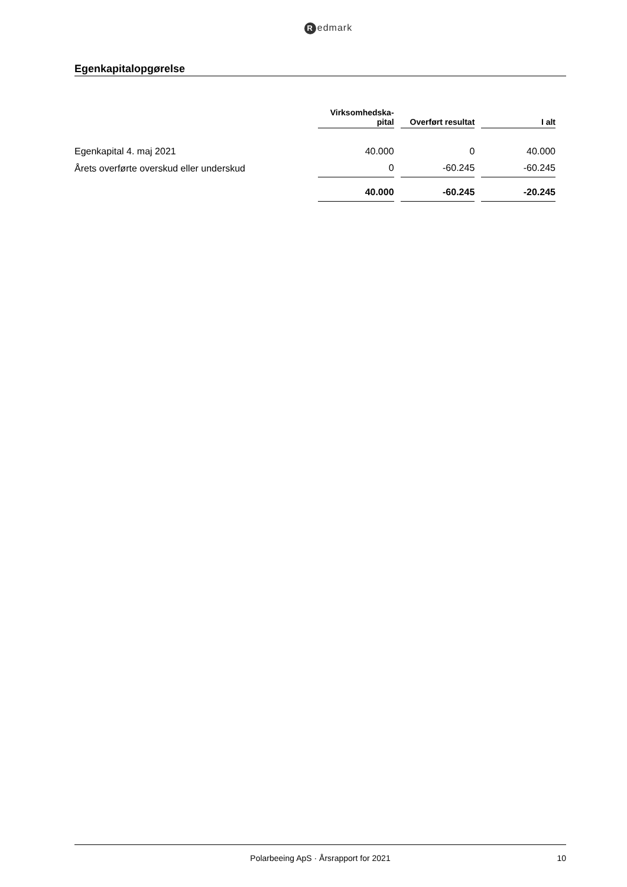Redmark
Egenkapitalopgørelse
| | Virksomhedska- pital | Overført resultat | I alt |
| --- | --- | --- | --- |
| Egenkapital 4. maj 2021 | 40.000 | 0 | 40.000 |
| Årets overførte overskud eller underskud | 0 | -60.245 | -60.245 |
| | 40.000 | -60.245 | -20.245 |
Polarbeeing ApS · Årsrapport for 2021 10